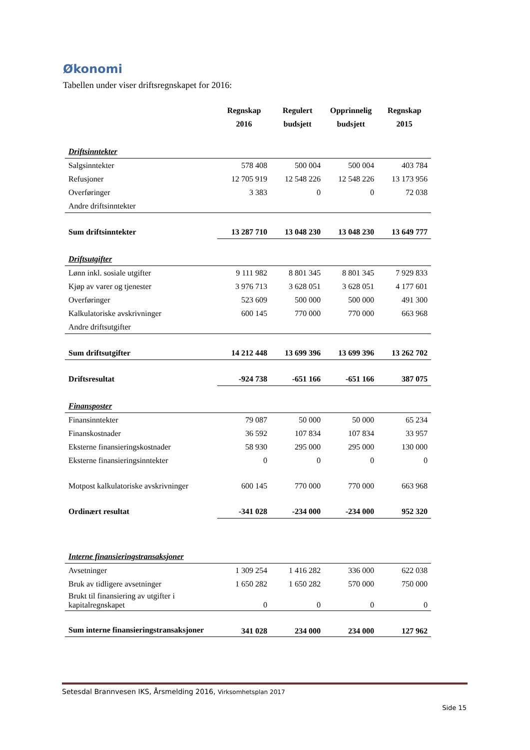Økonomi
Tabellen under viser driftsregnskapet for 2016:
| | Regnskap 2016 | Regulert budsjett | Opprinnelig budsjett | Regnskap 2015 |
| --- | --- | --- | --- | --- |
| Driftsinntekter | | | | |
| Salgsinntekter | 578 408 | 500 004 | 500 004 | 403 784 |
| Refusjoner | 12 705 919 | 12 548 226 | 12 548 226 | 13 173 956 |
| Overføringer | 3 383 | 0 | 0 | 72 038 |
| Andre driftsinntekter | | | | |
| Sum driftsinntekter | 13 287 710 | 13 048 230 | 13 048 230 | 13 649 777 |
| Driftsutgifter | | | | |
| Lønn inkl. sosiale utgifter | 9 111 982 | 8 801 345 | 8 801 345 | 7 929 833 |
| Kjøp av varer og tjenester | 3 976 713 | 3 628 051 | 3 628 051 | 4 177 601 |
| Overføringer | 523 609 | 500 000 | 500 000 | 491 300 |
| Kalkulatoriske avskrivninger | 600 145 | 770 000 | 770 000 | 663 968 |
| Andre driftsutgifter | | | | |
| Sum driftsutgifter | 14 212 448 | 13 699 396 | 13 699 396 | 13 262 702 |
| Driftsresultat | -924 738 | -651 166 | -651 166 | 387 075 |
| Finansposter | | | | |
| Finansinntekter | 79 087 | 50 000 | 50 000 | 65 234 |
| Finanskostnader | 36 592 | 107 834 | 107 834 | 33 957 |
| Eksterne finansieringskostnader | 58 930 | 295 000 | 295 000 | 130 000 |
| Eksterne finansieringsinntekter | 0 | 0 | 0 | 0 |
| Motpost kalkulatoriske avskrivninger | 600 145 | 770 000 | 770 000 | 663 968 |
| Ordinært resultat | -341 028 | -234 000 | -234 000 | 952 320 |
| Interne finansieringstransaksjoner | | | | |
| Avsetninger | 1 309 254 | 1 416 282 | 336 000 | 622 038 |
| Bruk av tidligere avsetninger | 1 650 282 | 1 650 282 | 570 000 | 750 000 |
| Brukt til finansiering av utgifter i kapitalregnskapet | 0 | 0 | 0 | 0 |
| Sum interne finansieringstransaksjoner | 341 028 | 234 000 | 234 000 | 127 962 |
Setesdal Brannvesen IKS, Årsmelding 2016, Virksomhetsplan 2017
Side 15